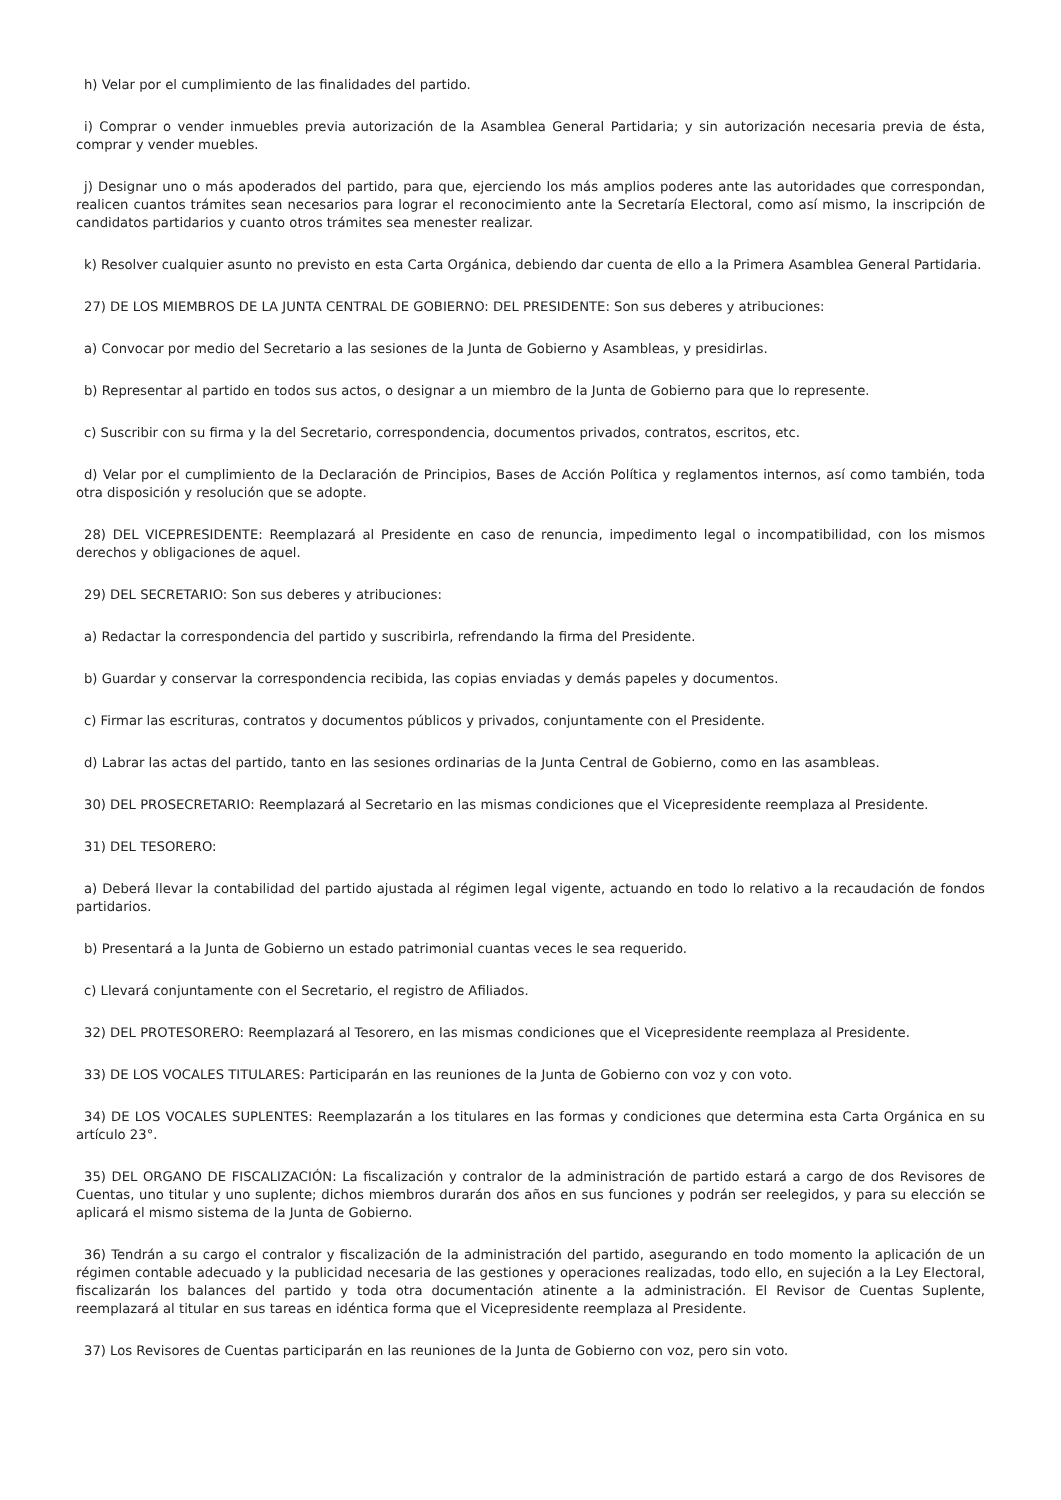h) Velar por el cumplimiento de las finalidades del partido.
i) Comprar o vender inmuebles previa autorización de la Asamblea General Partidaria; y sin autorización necesaria previa de ésta, comprar y vender muebles.
j) Designar uno o más apoderados del partido, para que, ejerciendo los más amplios poderes ante las autoridades que correspondan, realicen cuantos trámites sean necesarios para lograr el reconocimiento ante la Secretaría Electoral, como así mismo, la inscripción de candidatos partidarios y cuanto otros trámites sea menester realizar.
k) Resolver cualquier asunto no previsto en esta Carta Orgánica, debiendo dar cuenta de ello a la Primera Asamblea General Partidaria.
27) DE LOS MIEMBROS DE LA JUNTA CENTRAL DE GOBIERNO: DEL PRESIDENTE: Son sus deberes y atribuciones:
a) Convocar por medio del Secretario a las sesiones de la Junta de Gobierno y Asambleas, y presidirlas.
b) Representar al partido en todos sus actos, o designar a un miembro de la Junta de Gobierno para que lo represente.
c) Suscribir con su firma y la del Secretario, correspondencia, documentos privados, contratos, escritos, etc.
d) Velar por el cumplimiento de la Declaración de Principios, Bases de Acción Política y reglamentos internos, así como también, toda otra disposición y resolución que se adopte.
28) DEL VICEPRESIDENTE: Reemplazará al Presidente en caso de renuncia, impedimento legal o incompatibilidad, con los mismos derechos y obligaciones de aquel.
29) DEL SECRETARIO: Son sus deberes y atribuciones:
a) Redactar la correspondencia del partido y suscribirla, refrendando la firma del Presidente.
b) Guardar y conservar la correspondencia recibida, las copias enviadas y demás papeles y documentos.
c) Firmar las escrituras, contratos y documentos públicos y privados, conjuntamente con el Presidente.
d) Labrar las actas del partido, tanto en las sesiones ordinarias de la Junta Central de Gobierno, como en las asambleas.
30) DEL PROSECRETARIO: Reemplazará al Secretario en las mismas condiciones que el Vicepresidente reemplaza al Presidente.
31) DEL TESORERO:
a) Deberá llevar la contabilidad del partido ajustada al régimen legal vigente, actuando en todo lo relativo a la recaudación de fondos partidarios.
b) Presentará a la Junta de Gobierno un estado patrimonial cuantas veces le sea requerido.
c) Llevará conjuntamente con el Secretario, el registro de Afiliados.
32) DEL PROTESORERO: Reemplazará al Tesorero, en las mismas condiciones que el Vicepresidente reemplaza al Presidente.
33) DE LOS VOCALES TITULARES: Participarán en las reuniones de la Junta de Gobierno con voz y con voto.
34) DE LOS VOCALES SUPLENTES: Reemplazarán a los titulares en las formas y condiciones que determina esta Carta Orgánica en su artículo 23°.
35) DEL ORGANO DE FISCALIZACIÓN: La fiscalización y contralor de la administración de partido estará a cargo de dos Revisores de Cuentas, uno titular y uno suplente; dichos miembros durarán dos años en sus funciones y podrán ser reelegidos, y para su elección se aplicará el mismo sistema de la Junta de Gobierno.
36) Tendrán a su cargo el contralor y fiscalización de la administración del partido, asegurando en todo momento la aplicación de un régimen contable adecuado y la publicidad necesaria de las gestiones y operaciones realizadas, todo ello, en sujeción a la Ley Electoral, fiscalizarán los balances del partido y toda otra documentación atinente a la administración. El Revisor de Cuentas Suplente, reemplazará al titular en sus tareas en idéntica forma que el Vicepresidente reemplaza al Presidente.
37) Los Revisores de Cuentas participarán en las reuniones de la Junta de Gobierno con voz, pero sin voto.